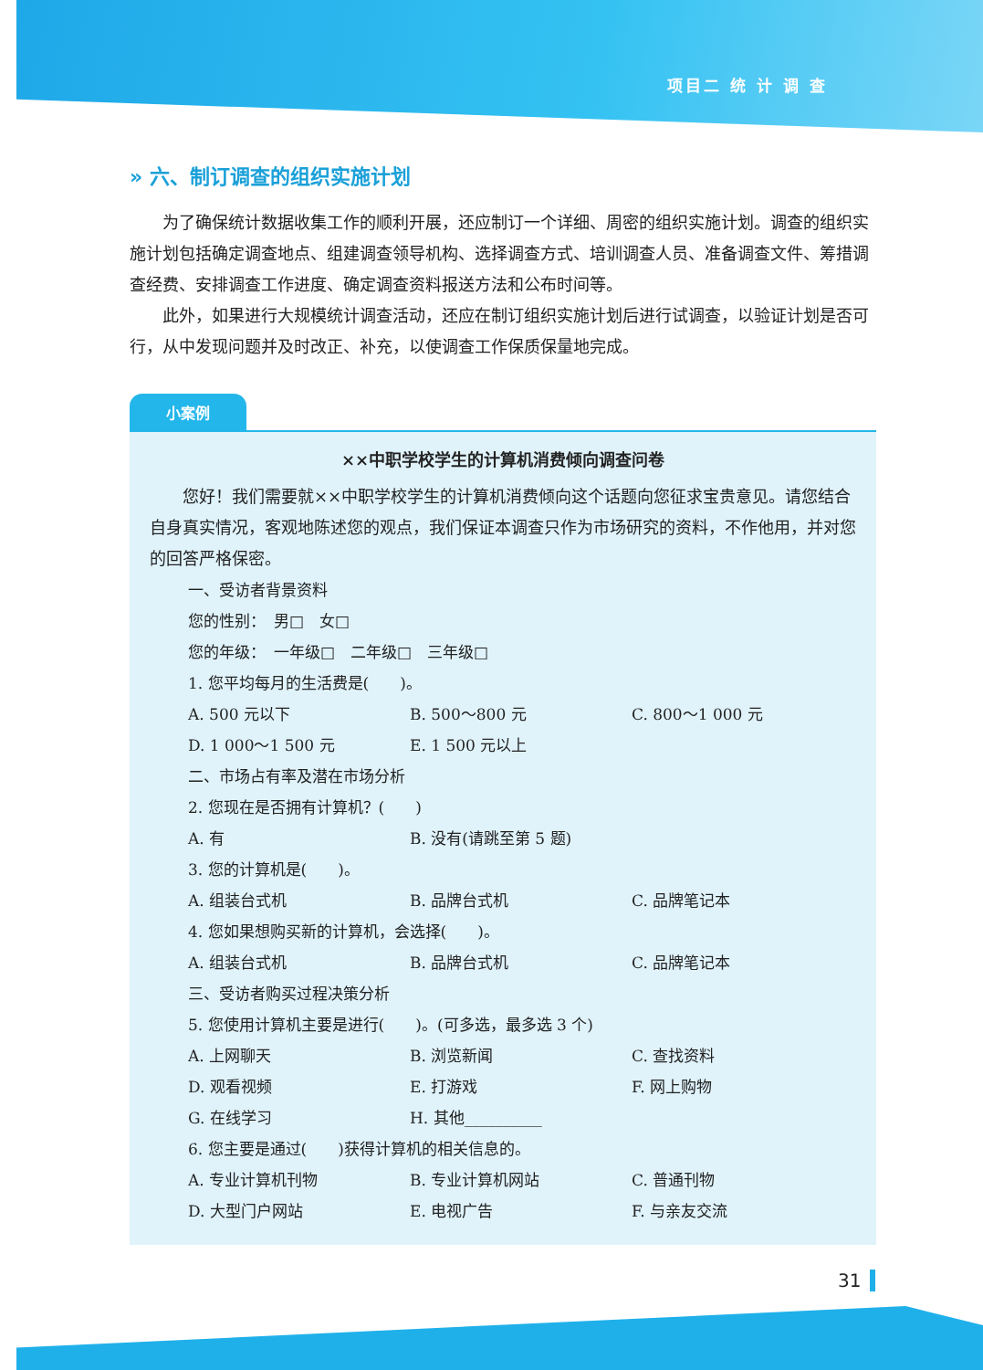项目二 统 计 调 查
» 六、制订调查的组织实施计划
为了确保统计数据收集工作的顺利开展，还应制订一个详细、周密的组织实施计划。调查的组织实施计划包括确定调查地点、组建调查领导机构、选择调查方式、培训调查人员、准备调查文件、筹措调查经费、安排调查工作进度、确定调查资料报送方法和公布时间等。
此外，如果进行大规模统计调查活动，还应在制订组织实施计划后进行试调查，以验证计划是否可行，从中发现问题并及时改正、补充，以使调查工作保质保量地完成。
小案例
××中职学校学生的计算机消费倾向调查问卷
您好！我们需要就××中职学校学生的计算机消费倾向这个话题向您征求宝贵意见。请您结合自身真实情况，客观地陈述您的观点，我们保证本调查只作为市场研究的资料，不作他用，并对您的回答严格保密。
一、受访者背景资料
您的性别：　男□　女□
您的年级：　一年级□　二年级□　三年级□
1. 您平均每月的生活费是(　　)。
A. 500 元以下 B. 500～800 元 C. 800～1 000 元
D. 1 000～1 500 元 E. 1 500 元以上
二、市场占有率及潜在市场分析
2. 您现在是否拥有计算机？(　　)
A. 有 B. 没有(请跳至第 5 题)
3. 您的计算机是(　　)。
A. 组装台式机 B. 品牌台式机 C. 品牌笔记本
4. 您如果想购买新的计算机，会选择(　　)。
A. 组装台式机 B. 品牌台式机 C. 品牌笔记本
三、受访者购买过程决策分析
5. 您使用计算机主要是进行(　　)。(可多选，最多选 3 个)
A. 上网聊天 B. 浏览新闻 C. 查找资料
D. 观看视频 E. 打游戏 F. 网上购物
G. 在线学习 H. 其他__________
6. 您主要是通过(　　)获得计算机的相关信息的。
A. 专业计算机刊物 B. 专业计算机网站 C. 普通刊物
D. 大型门户网站 E. 电视广告 F. 与亲友交流
31